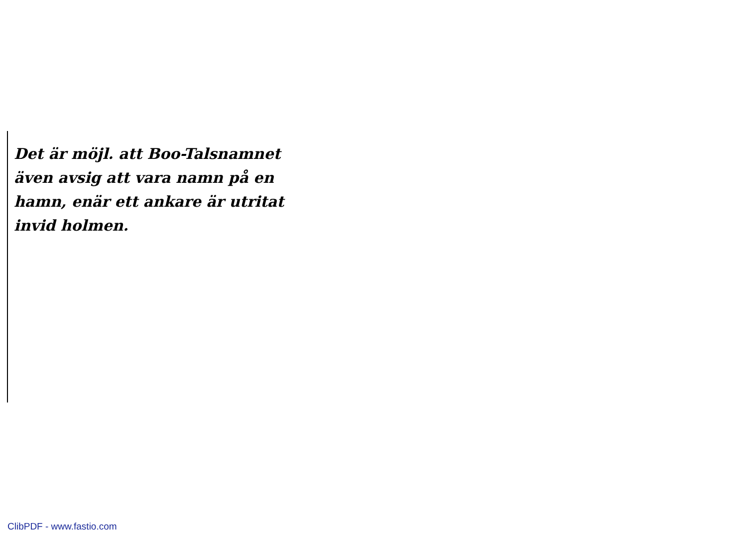Det är möjl. att Boo-Talsnamnet
även avsig att vara namn på en
hamn, enär ett ankare är utritat
invid holmen.
ClibPDF - www.fastio.com